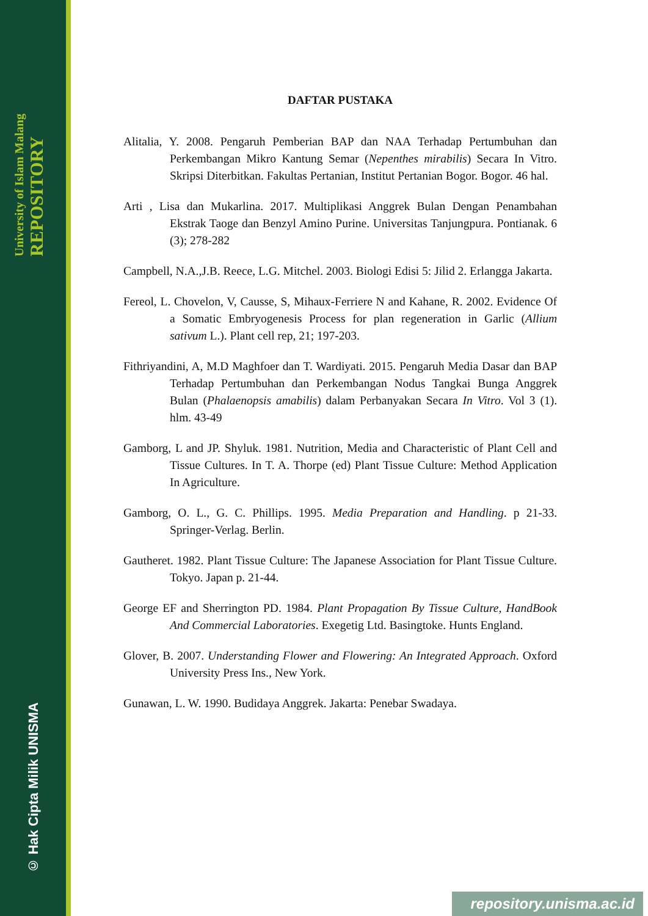University of Islam Malang REPOSITORY
© Hak Cipta Milik UNISMA
DAFTAR PUSTAKA
Alitalia, Y. 2008. Pengaruh Pemberian BAP dan NAA Terhadap Pertumbuhan dan Perkembangan Mikro Kantung Semar (Nepenthes mirabilis) Secara In Vitro. Skripsi Diterbitkan. Fakultas Pertanian, Institut Pertanian Bogor. Bogor. 46 hal.
Arti , Lisa dan Mukarlina. 2017. Multiplikasi Anggrek Bulan Dengan Penambahan Ekstrak Taoge dan Benzyl Amino Purine. Universitas Tanjungpura. Pontianak. 6 (3); 278-282
Campbell, N.A.,J.B. Reece, L.G. Mitchel. 2003. Biologi Edisi 5: Jilid 2. Erlangga Jakarta.
Fereol, L. Chovelon, V, Causse, S, Mihaux-Ferriere N and Kahane, R. 2002. Evidence Of a Somatic Embryogenesis Process for plan regeneration in Garlic (Allium sativum L.). Plant cell rep, 21; 197-203.
Fithriyandini, A, M.D Maghfoer dan T. Wardiyati. 2015. Pengaruh Media Dasar dan BAP Terhadap Pertumbuhan dan Perkembangan Nodus Tangkai Bunga Anggrek Bulan (Phalaenopsis amabilis) dalam Perbanyakan Secara In Vitro. Vol 3 (1). hlm. 43-49
Gamborg, L and JP. Shyluk. 1981. Nutrition, Media and Characteristic of Plant Cell and Tissue Cultures. In T. A. Thorpe (ed) Plant Tissue Culture: Method Application In Agriculture.
Gamborg, O. L., G. C. Phillips. 1995. Media Preparation and Handling. p 21-33. Springer-Verlag. Berlin.
Gautheret. 1982. Plant Tissue Culture: The Japanese Association for Plant Tissue Culture. Tokyo. Japan p. 21-44.
George EF and Sherrington PD. 1984. Plant Propagation By Tissue Culture, HandBook And Commercial Laboratories. Exegetig Ltd. Basingtoke. Hunts England.
Glover, B. 2007. Understanding Flower and Flowering: An Integrated Approach. Oxford University Press Ins., New York.
Gunawan, L. W. 1990. Budidaya Anggrek. Jakarta: Penebar Swadaya.
repository.unisma.ac.id